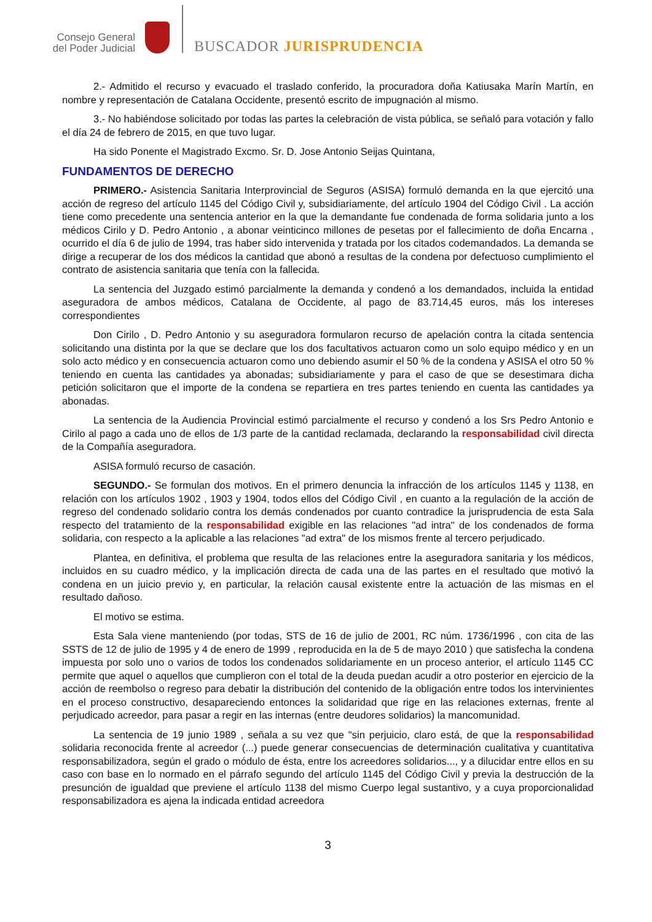Consejo General
del Poder Judicial
BUSCADOR JURISPRUDENCIA
2.- Admitido el recurso y evacuado el traslado conferido, la procuradora doña Katiusaka Marín Martín, en nombre y representación de Catalana Occidente, presentó escrito de impugnación al mismo.
3.- No habiéndose solicitado por todas las partes la celebración de vista pública, se señaló para votación y fallo el día 24 de febrero de 2015, en que tuvo lugar.
Ha sido Ponente el Magistrado Excmo. Sr. D. Jose Antonio Seijas Quintana,
FUNDAMENTOS DE DERECHO
PRIMERO.- Asistencia Sanitaria Interprovincial de Seguros (ASISA) formuló demanda en la que ejercitó una acción de regreso del artículo 1145 del Código Civil y, subsidiariamente, del artículo 1904 del Código Civil . La acción tiene como precedente una sentencia anterior en la que la demandante fue condenada de forma solidaria junto a los médicos Cirilo y D. Pedro Antonio , a abonar veinticinco millones de pesetas por el fallecimiento de doña Encarna , ocurrido el día 6 de julio de 1994, tras haber sido intervenida y tratada por los citados codemandados. La demanda se dirige a recuperar de los dos médicos la cantidad que abonó a resultas de la condena por defectuoso cumplimiento el contrato de asistencia sanitaria que tenía con la fallecida.
La sentencia del Juzgado estimó parcialmente la demanda y condenó a los demandados, incluida la entidad aseguradora de ambos médicos, Catalana de Occidente, al pago de 83.714,45 euros, más los intereses correspondientes
Don Cirilo , D. Pedro Antonio y su aseguradora formularon recurso de apelación contra la citada sentencia solicitando una distinta por la que se declare que los dos facultativos actuaron como un solo equipo médico y en un solo acto médico y en consecuencia actuaron como uno debiendo asumir el 50 % de la condena y ASISA el otro 50 % teniendo en cuenta las cantidades ya abonadas; subsidiariamente y para el caso de que se desestimara dicha petición solicitaron que el importe de la condena se repartiera en tres partes teniendo en cuenta las cantidades ya abonadas.
La sentencia de la Audiencia Provincial estimó parcialmente el recurso y condenó a los Srs Pedro Antonio e Cirilo al pago a cada uno de ellos de 1/3 parte de la cantidad reclamada, declarando la responsabilidad civil directa de la Compañía aseguradora.
ASISA formuló recurso de casación.
SEGUNDO.- Se formulan dos motivos. En el primero denuncia la infracción de los artículos 1145 y 1138, en relación con los artículos 1902 , 1903 y 1904, todos ellos del Código Civil , en cuanto a la regulación de la acción de regreso del condenado solidario contra los demás condenados por cuanto contradice la jurisprudencia de esta Sala respecto del tratamiento de la responsabilidad exigible en las relaciones "ad intra" de los condenados de forma solidaria, con respecto a la aplicable a las relaciones "ad extra" de los mismos frente al tercero perjudicado.
Plantea, en definitiva, el problema que resulta de las relaciones entre la aseguradora sanitaria y los médicos, incluidos en su cuadro médico, y la implicación directa de cada una de las partes en el resultado que motivó la condena en un juicio previo y, en particular, la relación causal existente entre la actuación de las mismas en el resultado dañoso.
El motivo se estima.
Esta Sala viene manteniendo (por todas, STS de 16 de julio de 2001, RC núm. 1736/1996 , con cita de las SSTS de 12 de julio de 1995 y 4 de enero de 1999 , reproducida en la de 5 de mayo 2010 ) que satisfecha la condena impuesta por solo uno o varios de todos los condenados solidariamente en un proceso anterior, el artículo 1145 CC permite que aquel o aquellos que cumplieron con el total de la deuda puedan acudir a otro posterior en ejercicio de la acción de reembolso o regreso para debatir la distribución del contenido de la obligación entre todos los intervinientes en el proceso constructivo, desapareciendo entonces la solidaridad que rige en las relaciones externas, frente al perjudicado acreedor, para pasar a regir en las internas (entre deudores solidarios) la mancomunidad.
La sentencia de 19 junio 1989 , señala a su vez que "sin perjuicio, claro está, de que la responsabilidad solidaria reconocida frente al acreedor (...) puede generar consecuencias de determinación cualitativa y cuantitativa responsabilizadora, según el grado o módulo de ésta, entre los acreedores solidarios..., y a dilucidar entre ellos en su caso con base en lo normado en el párrafo segundo del artículo 1145 del Código Civil y previa la destrucción de la presunción de igualdad que previene el artículo 1138 del mismo Cuerpo legal sustantivo, y a cuya proporcionalidad responsabilizadora es ajena la indicada entidad acreedora
3